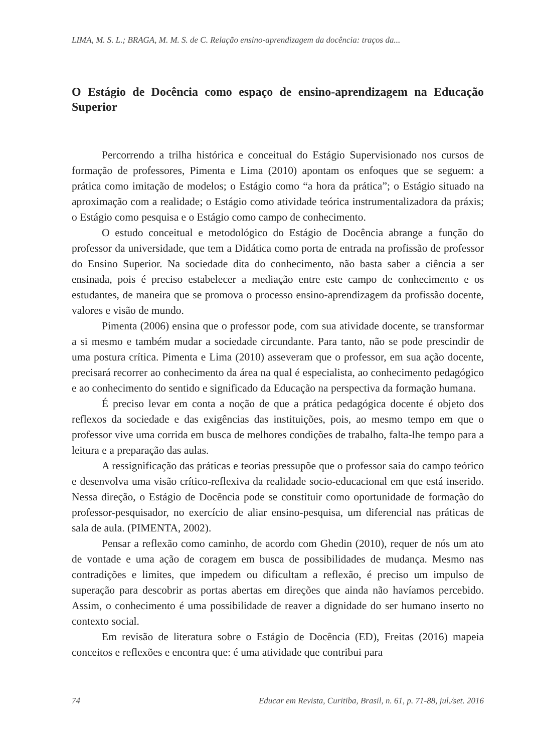LIMA, M. S. L.; BRAGA, M. M. S. de C. Relação ensino-aprendizagem da docência: traços da...
O Estágio de Docência como espaço de ensino-aprendizagem na Educação Superior
Percorrendo a trilha histórica e conceitual do Estágio Supervisionado nos cursos de formação de professores, Pimenta e Lima (2010) apontam os enfoques que se seguem: a prática como imitação de modelos; o Estágio como “a hora da prática”; o Estágio situado na aproximação com a realidade; o Estágio como atividade teórica instrumentalizadora da práxis; o Estágio como pesquisa e o Estágio como campo de conhecimento.
O estudo conceitual e metodológico do Estágio de Docência abrange a função do professor da universidade, que tem a Didática como porta de entrada na profissão de professor do Ensino Superior. Na sociedade dita do conhecimento, não basta saber a ciência a ser ensinada, pois é preciso estabelecer a mediação entre este campo de conhecimento e os estudantes, de maneira que se promova o processo ensino-aprendizagem da profissão docente, valores e visão de mundo.
Pimenta (2006) ensina que o professor pode, com sua atividade docente, se transformar a si mesmo e também mudar a sociedade circundante. Para tanto, não se pode prescindir de uma postura crítica. Pimenta e Lima (2010) asseveram que o professor, em sua ação docente, precisará recorrer ao conhecimento da área na qual é especialista, ao conhecimento pedagógico e ao conhecimento do sentido e significado da Educação na perspectiva da formação humana.
É preciso levar em conta a noção de que a prática pedagógica docente é objeto dos reflexos da sociedade e das exigências das instituições, pois, ao mesmo tempo em que o professor vive uma corrida em busca de melhores condições de trabalho, falta-lhe tempo para a leitura e a preparação das aulas.
A ressignificação das práticas e teorias pressupõe que o professor saia do campo teórico e desenvolva uma visão crítico-reflexiva da realidade socio-educacional em que está inserido. Nessa direção, o Estágio de Docência pode se constituir como oportunidade de formação do professor-pesquisador, no exercício de aliar ensino-pesquisa, um diferencial nas práticas de sala de aula. (PIMENTA, 2002).
Pensar a reflexão como caminho, de acordo com Ghedin (2010), requer de nós um ato de vontade e uma ação de coragem em busca de possibilidades de mudança. Mesmo nas contradições e limites, que impedem ou dificultam a reflexão, é preciso um impulso de superação para descobrir as portas abertas em direções que ainda não havíamos percebido. Assim, o conhecimento é uma possibilidade de reaver a dignidade do ser humano inserto no contexto social.
Em revisão de literatura sobre o Estágio de Docência (ED), Freitas (2016) mapeia conceitos e reflexões e encontra que: é uma atividade que contribui para
74 Educar em Revista, Curitiba, Brasil, n. 61, p. 71-88, jul./set. 2016